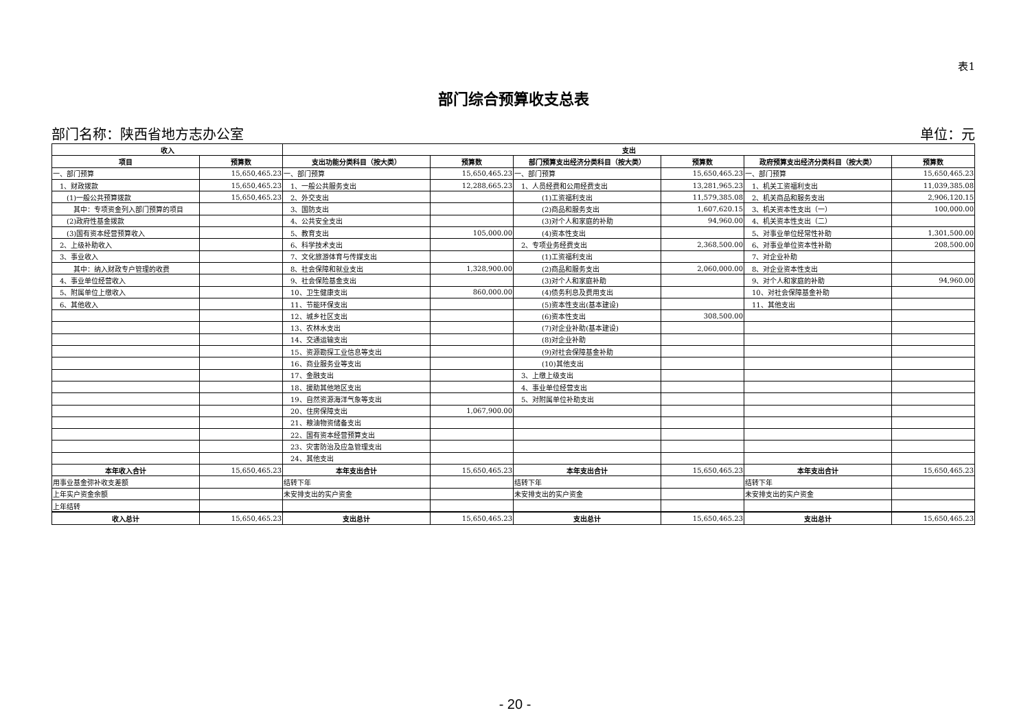表1
部门综合预算收支总表
部门名称：陕西省地方志办公室 单位：元
| 收入 | | 支出 | | | | | |
| --- | --- | --- | --- | --- | --- | --- | --- |
| 项目 | 预算数 | 支出功能分类科目（按大类） | 预算数 | 部门预算支出经济分类科目（按大类） | 预算数 | 政府预算支出经济分类科目（按大类） | 预算数 |
| 一、部门预算 | 15,650,465.23 | 一、部门预算 | 15,650,465.23 | 一、部门预算 | 15,650,465.23 | 一、部门预算 | 15,650,465.23 |
| 1、财政拨款 | 15,650,465.23 | 1、一般公共服务支出 | 12,288,665.23 | 1、人员经费和公用经费支出 | 13,281,965.23 | 1、机关工资福利支出 | 11,039,385.08 |
| (1)一般公共预算拨款 | 15,650,465.23 | 2、外交支出 | | (1)工资福利支出 | 11,579,385.08 | 2、机关商品和服务支出 | 2,906,120.15 |
| 其中：专项资金列入部门预算的项目 | | 3、国防支出 | | (2)商品和服务支出 | 1,607,620.15 | 3、机关资本性支出（一） | 100,000.00 |
| (2)政府性基金拨款 | | 4、公共安全支出 | | (3)对个人和家庭的补助 | 94,960.00 | 4、机关资本性支出（二） | |
| (3)国有资本经营预算收入 | | 5、教育支出 | 105,000.00 | (4)资本性支出 | | 5、对事业单位经常性补助 | 1,301,500.00 |
| 2、上级补助收入 | | 6、科学技术支出 | | 2、专项业务经费支出 | 2,368,500.00 | 6、对事业单位资本性补助 | 208,500.00 |
| 3、事业收入 | | 7、文化旅游体育与传媒支出 | | (1)工资福利支出 | | 7、对企业补助 | |
| 其中：纳入财政专户管理的收费 | | 8、社会保障和就业支出 | 1,328,900.00 | (2)商品和服务支出 | 2,060,000.00 | 8、对企业资本性支出 | |
| 4、事业单位经营收入 | | 9、社会保险基金支出 | | (3)对个人和家庭补助 | | 9、对个人和家庭的补助 | 94,960.00 |
| 5、附属单位上缴收入 | | 10、卫生健康支出 | 860,000.00 | (4)债务利息及费用支出 | | 10、对社会保障基金补助 | |
| 6、其他收入 | | 11、节能环保支出 | | (5)资本性支出(基本建设) | | 11、其他支出 | |
| | | 12、城乡社区支出 | | (6)资本性支出 | 308,500.00 | | |
| | | 13、农林水支出 | | (7)对企业补助(基本建设) | | | |
| | | 14、交通运输支出 | | (8)对企业补助 | | | |
| | | 15、资源勘探工业信息等支出 | | (9)对社会保障基金补助 | | | |
| | | 16、商业服务业等支出 | | (10)其他支出 | | | |
| | | 17、金融支出 | | 3、上缴上级支出 | | | |
| | | 18、援助其他地区支出 | | 4、事业单位经营支出 | | | |
| | | 19、自然资源海洋气象等支出 | | 5、对附属单位补助支出 | | | |
| | | 20、住房保障支出 | 1,067,900.00 | | | | |
| | | 21、粮油物资储备支出 | | | | | |
| | | 22、国有资本经营预算支出 | | | | | |
| | | 23、灾害防治及应急管理支出 | | | | | |
| | | 24、其他支出 | | | | | |
| 本年收入合计 | 15,650,465.23 | 本年支出合计 | 15,650,465.23 | 本年支出合计 | 15,650,465.23 | 本年支出合计 | 15,650,465.23 |
| 用事业基金弥补收支差额 | | 结转下年 | | 结转下年 | | 结转下年 | |
| 上年实户资金余额 | | 未安排支出的实户资金 | | 未安排支出的实户资金 | | 未安排支出的实户资金 | |
| 上年结转 | | | | | | | |
| 收入总计 | 15,650,465.23 | 支出总计 | 15,650,465.23 | 支出总计 | 15,650,465.23 | 支出总计 | 15,650,465.23 |
- 20 -